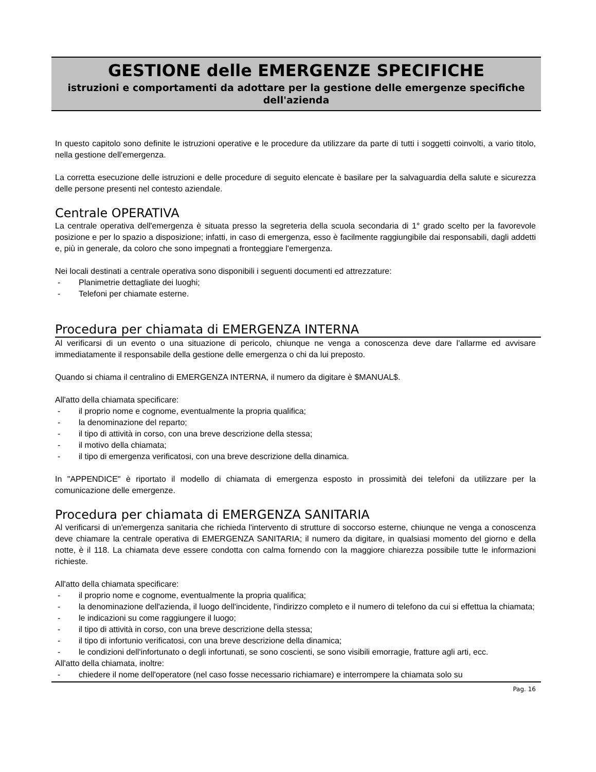GESTIONE delle EMERGENZE SPECIFICHE
istruzioni e comportamenti da adottare per la gestione delle emergenze specifiche dell'azienda
In questo capitolo sono definite le istruzioni operative e le procedure da utilizzare da parte di tutti i soggetti coinvolti, a vario titolo, nella gestione dell'emergenza.
La corretta esecuzione delle istruzioni e delle procedure di seguito elencate è basilare per la salvaguardia della salute e sicurezza delle persone presenti nel contesto aziendale.
Centrale OPERATIVA
La centrale operativa dell'emergenza è situata presso la segreteria della scuola secondaria di 1° grado scelto per la favorevole posizione e per lo spazio a disposizione; infatti, in caso di emergenza, esso è facilmente raggiungibile dai responsabili, dagli addetti e, più in generale, da coloro che sono impegnati a fronteggiare l'emergenza.
Nei locali destinati a centrale operativa sono disponibili i seguenti documenti ed attrezzature:
- Planimetrie dettagliate dei luoghi;
- Telefoni per chiamate esterne.
Procedura per chiamata di EMERGENZA INTERNA
Al verificarsi di un evento o una situazione di pericolo, chiunque ne venga a conoscenza deve dare l'allarme ed avvisare immediatamente il responsabile della gestione delle emergenza o chi da lui preposto.
Quando si chiama il centralino di EMERGENZA INTERNA, il numero da digitare è $MANUAL$.
All'atto della chiamata specificare:
- il proprio nome e cognome, eventualmente la propria qualifica;
- la denominazione del reparto;
- il tipo di attività in corso, con una breve descrizione della stessa;
- il motivo della chiamata;
- il tipo di emergenza verificatosi, con una breve descrizione della dinamica.
In "APPENDICE" è riportato il modello di chiamata di emergenza esposto in prossimità dei telefoni da utilizzare per la comunicazione delle emergenze.
Procedura per chiamata di EMERGENZA SANITARIA
Al verificarsi di un'emergenza sanitaria che richieda l'intervento di strutture di soccorso esterne, chiunque ne venga a conoscenza deve chiamare la centrale operativa di EMERGENZA SANITARIA; il numero da digitare, in qualsiasi momento del giorno e della notte, è il 118. La chiamata deve essere condotta con calma fornendo con la maggiore chiarezza possibile tutte le informazioni richieste.
All'atto della chiamata specificare:
- il proprio nome e cognome, eventualmente la propria qualifica;
- la denominazione dell'azienda, il luogo dell'incidente, l'indirizzo completo e il numero di telefono da cui si effettua la chiamata;
- le indicazioni su come raggiungere il luogo;
- il tipo di attività in corso, con una breve descrizione della stessa;
- il tipo di infortunio verificatosi, con una breve descrizione della dinamica;
- le condizioni dell'infortunato o degli infortunati, se sono coscienti, se sono visibili emorragie, fratture agli arti, ecc.
All'atto della chiamata, inoltre:
- chiedere il nome dell'operatore (nel caso fosse necessario richiamare) e interrompere la chiamata solo su
Pag. 16